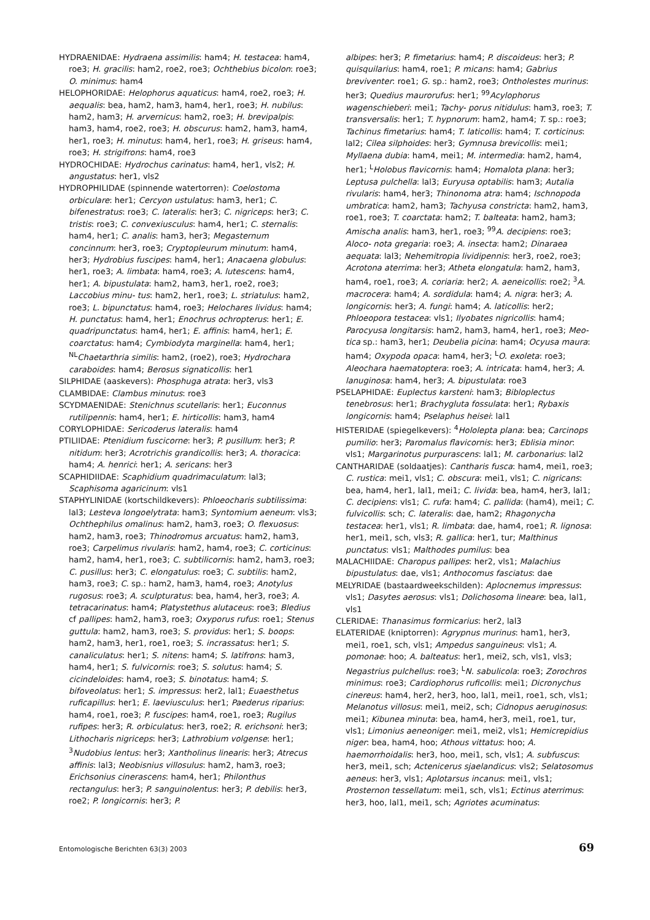HYDRAENIDAE: Hydraena assimilis: ham4; H. testacea: ham4, roe3; H. gracilis: ham2, roe2, roe3; Ochthebius bicolon: roe3; O. minimus: ham4
HELOPHORIDAE: Helophorus aquaticus: ham4, roe2, roe3; H. aequalis: bea, ham2, ham3, ham4, her1, roe3; H. nubilus: ham2, ham3; H. arvernicus: ham2, roe3; H. brevipalpis: ham3, ham4, roe2, roe3; H. obscurus: ham2, ham3, ham4, her1, roe3; H. minutus: ham4, her1, roe3; H. griseus: ham4, roe3; H. strigifrons: ham4, roe3
HYDROCHIDAE: Hydrochus carinatus: ham4, her1, vls2; H. angustatus: her1, vls2
HYDROPHILIDAE (spinnende watertorren): Coelostoma orbiculare: her1; Cercyon ustulatus: ham3, her1; C. bifenestratus: roe3; C. lateralis: her3; C. nigriceps: her3; C. tristis: roe3; C. convexiusculus: ham4, her1; C. sternalis: ham4, her1; C. analis: ham3, her3; Megasternum concinnum: her3, roe3; Cryptopleurum minutum: ham4, her3; Hydrobius fuscipes: ham4, her1; Anacaena globulus: her1, roe3; A. limbata: ham4, roe3; A. lutescens: ham4, her1; A. bipustulata: ham2, ham3, her1, roe2, roe3; Laccobius minu- tus: ham2, her1, roe3; L. striatulus: ham2, roe3; L. bipunctatus: ham4, roe3; Helochares lividus: ham4; H. punctatus: ham4, her1; Enochrus ochropterus: her1; E. quadripunctatus: ham4, her1; E. affinis: ham4, her1; E. coarctatus: ham4; Cymbiodyta marginella: ham4, her1; <sup>NL</sup>Chaetarthria similis: ham2, (roe2), roe3; Hydrochara caraboides: ham4; Berosus signaticollis: her1
SILPHIDAE (aaskevers): Phosphuga atrata: her3, vls3
CLAMBIDAE: Clambus minutus: roe3
SCYDMAENIDAE: Stenichnus scutellaris: her1; Euconnus rutilipennis: ham4, her1; E. hirticollis: ham3, ham4
CORYLOPHIDAE: Sericoderus lateralis: ham4
PTILIIDAE: Ptenidium fuscicorne: her3; P. pusillum: her3; P. nitidum: her3; Acrotrichis grandicollis: her3; A. thoracica: ham4; A. henrici: her1; A. sericans: her3
SCAPHIDIIDAE: Scaphidium quadrimaculatum: lal3; Scaphisoma agaricinum: vls1
STAPHYLINIDAE (kortschildkevers): Phloeocharis subtilissima: lal3; Lesteva longoelytrata: ham3; Syntomium aeneum: vls3; Ochthephilus omalinus: ham2, ham3, roe3; O. flexuosus: ham2, ham3, roe3; Thinodromus arcuatus: ham2, ham3, roe3; Carpelimus rivularis: ham2, ham4, roe3; C. corticinus: ham2, ham4, her1, roe3; C. subtilicornis: ham2, ham3, roe3; C. pusillus: her3; C. elongatulus: roe3; C. subtilis: ham2, ham3, roe3; C. sp.: ham2, ham3, ham4, roe3; Anotylus rugosus: roe3; A. sculpturatus: bea, ham4, her3, roe3; A. tetracarinatus: ham4; Platystethus alutaceus: roe3; Bledius cf pallipes: ham2, ham3, roe3; Oxyporus rufus: roe1; Stenus guttula: ham2, ham3, roe3; S. providus: her1; S. boops: ham2, ham3, her1, roe1, roe3; S. incrassatus: her1; S. canaliculatus: her1; S. nitens: ham4; S. latifrons: ham3, ham4, her1; S. fulvicornis: roe3; S. solutus: ham4; S. cicindeloides: ham4, roe3; S. binotatus: ham4; S. bifoveolatus: her1; S. impressus: her2, lal1; Euaesthetus ruficapillus: her1; E. laeviusculus: her1; Paederus riparius: ham4, roe1, roe3; P. fuscipes: ham4, roe1, roe3; Rugilus rufipes: her3; R. orbiculatus: her3, roe2; R. erichsoni: her3; Lithocharis nigriceps: her3; Lathrobium volgense: her1; <sup>3</sup>Nudobius lentus: her3; Xantholinus linearis: her3; Atrecus affinis: lal3; Neobisnius villosulus: ham2, ham3, roe3; Erichsonius cinerascens: ham4, her1; Philonthus rectangulus: her3; P. sanguinolentus: her3; P. debilis: her3, roe2; P. longicornis: her3; P.
albipes: her3; P. fimetarius: ham4; P. discoideus: her3; P. quisquilarius: ham4, roe1; P. micans: ham4; Gabrius breviventer: roe1; G. sp.: ham2, roe3; Ontholestes murinus: her3; Quedius maurorufus: her1; <sup>99</sup>Acylophorus wagenschieberi: mei1; Tachy- porus nitidulus: ham3, roe3; T. transversalis: her1; T. hypnorum: ham2, ham4; T. sp.: roe3; Tachinus fimetarius: ham4; T. laticollis: ham4; T. corticinus: lal2; Cilea silphoides: her3; Gymnusa brevicollis: mei1; Myllaena dubia: ham4, mei1; M. intermedia: ham2, ham4, her1; <sup>L</sup>Holobus flavicornis: ham4; Homalota plana: her3; Leptusa pulchella: lal3; Euryusa optabilis: ham3; Autalia rivularis: ham4, her3; Thinonoma atra: ham4; Ischnopoda umbratica: ham2, ham3; Tachyusa constricta: ham2, ham3, roe1, roe3; T. coarctata: ham2; T. balteata: ham2, ham3; Amischa analis: ham3, her1, roe3; <sup>99</sup>A. decipiens: roe3; Aloco- nota gregaria: roe3; A. insecta: ham2; Dinaraea aequata: lal3; Nehemitropia lividipennis: her3, roe2, roe3; Acrotona aterrima: her3; Atheta elongatula: ham2, ham3, ham4, roe1, roe3; A. coriaria: her2; A. aeneicollis: roe2; <sup>3</sup>A. macrocera: ham4; A. sordidula: ham4; A. nigra: her3; A. longicornis: her3; A. fungi: ham4; A. laticollis: her2; Phloeopora testacea: vls1; Ilyobates nigricollis: ham4; Parocyusa longitarsis: ham2, ham3, ham4, her1, roe3; Meo- tica sp.: ham3, her1; Deubelia picina: ham4; Ocyusa maura: ham4; Oxypoda opaca: ham4, her3; <sup>L</sup>O. exoleta: roe3; Aleochara haematoptera: roe3; A. intricata: ham4, her3; A. lanuginosa: ham4, her3; A. bipustulata: roe3
PSELAPHIDAE: Euplectus karsteni: ham3; Bibloplectus tenebrosus: her1; Brachygluta fossulata: her1; Rybaxis longicornis: ham4; Pselaphus heisei: lal1
HISTERIDAE (spiegelkevers): <sup>4</sup>Hololepta plana: bea; Carcinops pumilio: her3; Paromalus flavicornis: her3; Eblisia minor: vls1; Margarinotus purpurascens: lal1; M. carbonarius: lal2
CANTHARIDAE (soldaatjes): Cantharis fusca: ham4, mei1, roe3; C. rustica: mei1, vls1; C. obscura: mei1, vls1; C. nigricans: bea, ham4, her1, lal1, mei1; C. livida: bea, ham4, her3, lal1; C. decipiens: vls1; C. rufa: ham4; C. pallida: (ham4), mei1; C. fulvicollis: sch; C. lateralis: dae, ham2; Rhagonycha testacea: her1, vls1; R. limbata: dae, ham4, roe1; R. lignosa: her1, mei1, sch, vls3; R. gallica: her1, tur; Malthinus punctatus: vls1; Malthodes pumilus: bea
MALACHIIDAE: Charopus pallipes: her2, vls1; Malachius bipustulatus: dae, vls1; Anthocomus fasciatus: dae
MELYRIDAE (bastaardweekschilden): Aplocnemus impressus: vls1; Dasytes aerosus: vls1; Dolichosoma lineare: bea, lal1, vls1
CLERIDAE: Thanasimus formicarius: her2, lal3
ELATERIDAE (kniptorren): Agrypnus murinus: ham1, her3, mei1, roe1, sch, vls1; Ampedus sanguineus: vls1; A. pomonae: hoo; A. balteatus: her1, mei2, sch, vls1, vls3; Negastrius pulchellus: roe3; <sup>L</sup>N. sabulicola: roe3; Zorochros minimus: roe3; Cardiophorus ruficollis: mei1; Dicronychus cinereus: ham4, her2, her3, hoo, lal1, mei1, roe1, sch, vls1; Melanotus villosus: mei1, mei2, sch; Cidnopus aeruginosus: mei1; Kibunea minuta: bea, ham4, her3, mei1, roe1, tur, vls1; Limonius aeneoniger: mei1, mei2, vls1; Hemicrepidius niger: bea, ham4, hoo; Athous vittatus: hoo; A. haemorrhoidalis: her3, hoo, mei1, sch, vls1; A. subfuscus: her3, mei1, sch; Actenicerus sjaelandicus: vls2; Selatosomus aeneus: her3, vls1; Aplotarsus incanus: mei1, vls1; Prosternon tessellatum: mei1, sch, vls1; Ectinus aterrimus: her3, hoo, lal1, mei1, sch; Agriotes acuminatus:
Entomologische Berichten 63(3) 2003 69